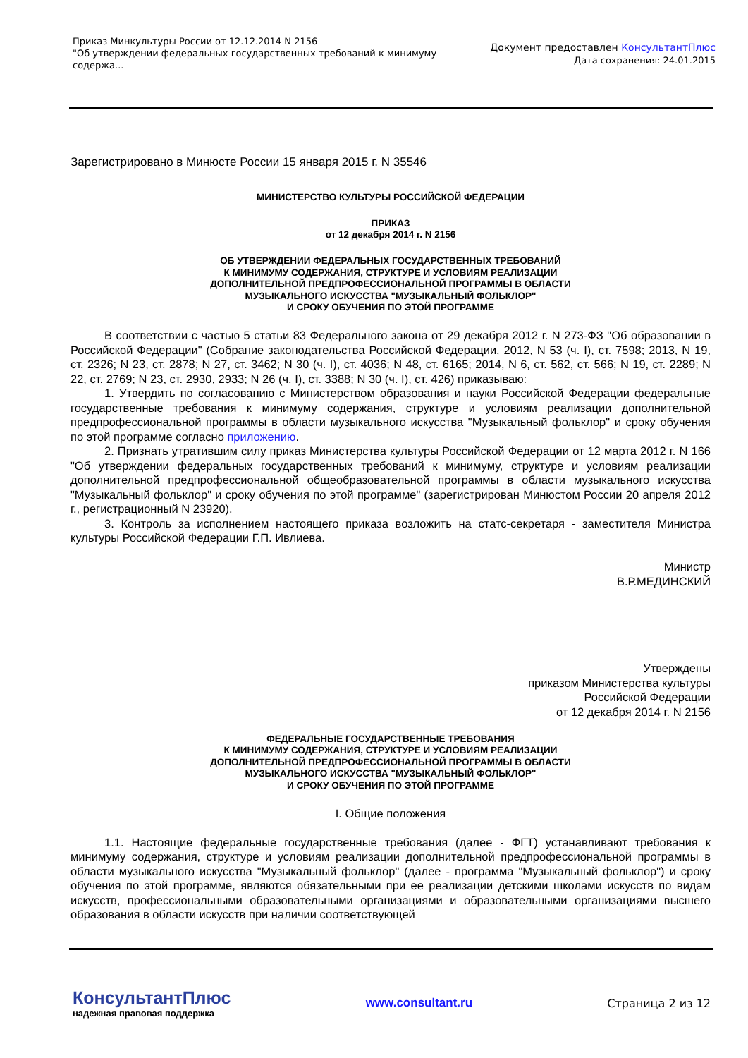Приказ Минкультуры России от 12.12.2014 N 2156
"Об утверждении федеральных государственных требований к минимуму содержа...
Документ предоставлен КонсультантПлюс
Дата сохранения: 24.01.2015
Зарегистрировано в Минюсте России 15 января 2015 г. N 35546
МИНИСТЕРСТВО КУЛЬТУРЫ РОССИЙСКОЙ ФЕДЕРАЦИИ
ПРИКАЗ
от 12 декабря 2014 г. N 2156
ОБ УТВЕРЖДЕНИИ ФЕДЕРАЛЬНЫХ ГОСУДАРСТВЕННЫХ ТРЕБОВАНИЙ
К МИНИМУМУ СОДЕРЖАНИЯ, СТРУКТУРЕ И УСЛОВИЯМ РЕАЛИЗАЦИИ
ДОПОЛНИТЕЛЬНОЙ ПРЕДПРОФЕССИОНАЛЬНОЙ ПРОГРАММЫ В ОБЛАСТИ
МУЗЫКАЛЬНОГО ИСКУССТВА "МУЗЫКАЛЬНЫЙ ФОЛЬКЛОР"
И СРОКУ ОБУЧЕНИЯ ПО ЭТОЙ ПРОГРАММЕ
В соответствии с частью 5 статьи 83 Федерального закона от 29 декабря 2012 г. N 273-ФЗ "Об образовании в Российской Федерации" (Собрание законодательства Российской Федерации, 2012, N 53 (ч. I), ст. 7598; 2013, N 19, ст. 2326; N 23, ст. 2878; N 27, ст. 3462; N 30 (ч. I), ст. 4036; N 48, ст. 6165; 2014, N 6, ст. 562, ст. 566; N 19, ст. 2289; N 22, ст. 2769; N 23, ст. 2930, 2933; N 26 (ч. I), ст. 3388; N 30 (ч. I), ст. 426) приказываю:
1. Утвердить по согласованию с Министерством образования и науки Российской Федерации федеральные государственные требования к минимуму содержания, структуре и условиям реализации дополнительной предпрофессиональной программы в области музыкального искусства "Музыкальный фольклор" и сроку обучения по этой программе согласно приложению.
2. Признать утратившим силу приказ Министерства культуры Российской Федерации от 12 марта 2012 г. N 166 "Об утверждении федеральных государственных требований к минимуму, структуре и условиям реализации дополнительной предпрофессиональной общеобразовательной программы в области музыкального искусства "Музыкальный фольклор" и сроку обучения по этой программе" (зарегистрирован Минюстом России 20 апреля 2012 г., регистрационный N 23920).
3. Контроль за исполнением настоящего приказа возложить на статс-секретаря - заместителя Министра культуры Российской Федерации Г.П. Ивлиева.
Министр
В.Р.МЕДИНСКИЙ
Утверждены
приказом Министерства культуры
Российской Федерации
от 12 декабря 2014 г. N 2156
ФЕДЕРАЛЬНЫЕ ГОСУДАРСТВЕННЫЕ ТРЕБОВАНИЯ
К МИНИМУМУ СОДЕРЖАНИЯ, СТРУКТУРЕ И УСЛОВИЯМ РЕАЛИЗАЦИИ
ДОПОЛНИТЕЛЬНОЙ ПРЕДПРОФЕССИОНАЛЬНОЙ ПРОГРАММЫ В ОБЛАСТИ
МУЗЫКАЛЬНОГО ИСКУССТВА "МУЗЫКАЛЬНЫЙ ФОЛЬКЛОР"
И СРОКУ ОБУЧЕНИЯ ПО ЭТОЙ ПРОГРАММЕ
I. Общие положения
1.1. Настоящие федеральные государственные требования (далее - ФГТ) устанавливают требования к минимуму содержания, структуре и условиям реализации дополнительной предпрофессиональной программы в области музыкального искусства "Музыкальный фольклор" (далее - программа "Музыкальный фольклор") и сроку обучения по этой программе, являются обязательными при ее реализации детскими школами искусств по видам искусств, профессиональными образовательными организациями и образовательными организациями высшего образования в области искусств при наличии соответствующей
КонсультантПлюс
надежная правовая поддержка
www.consultant.ru Страница 2 из 12